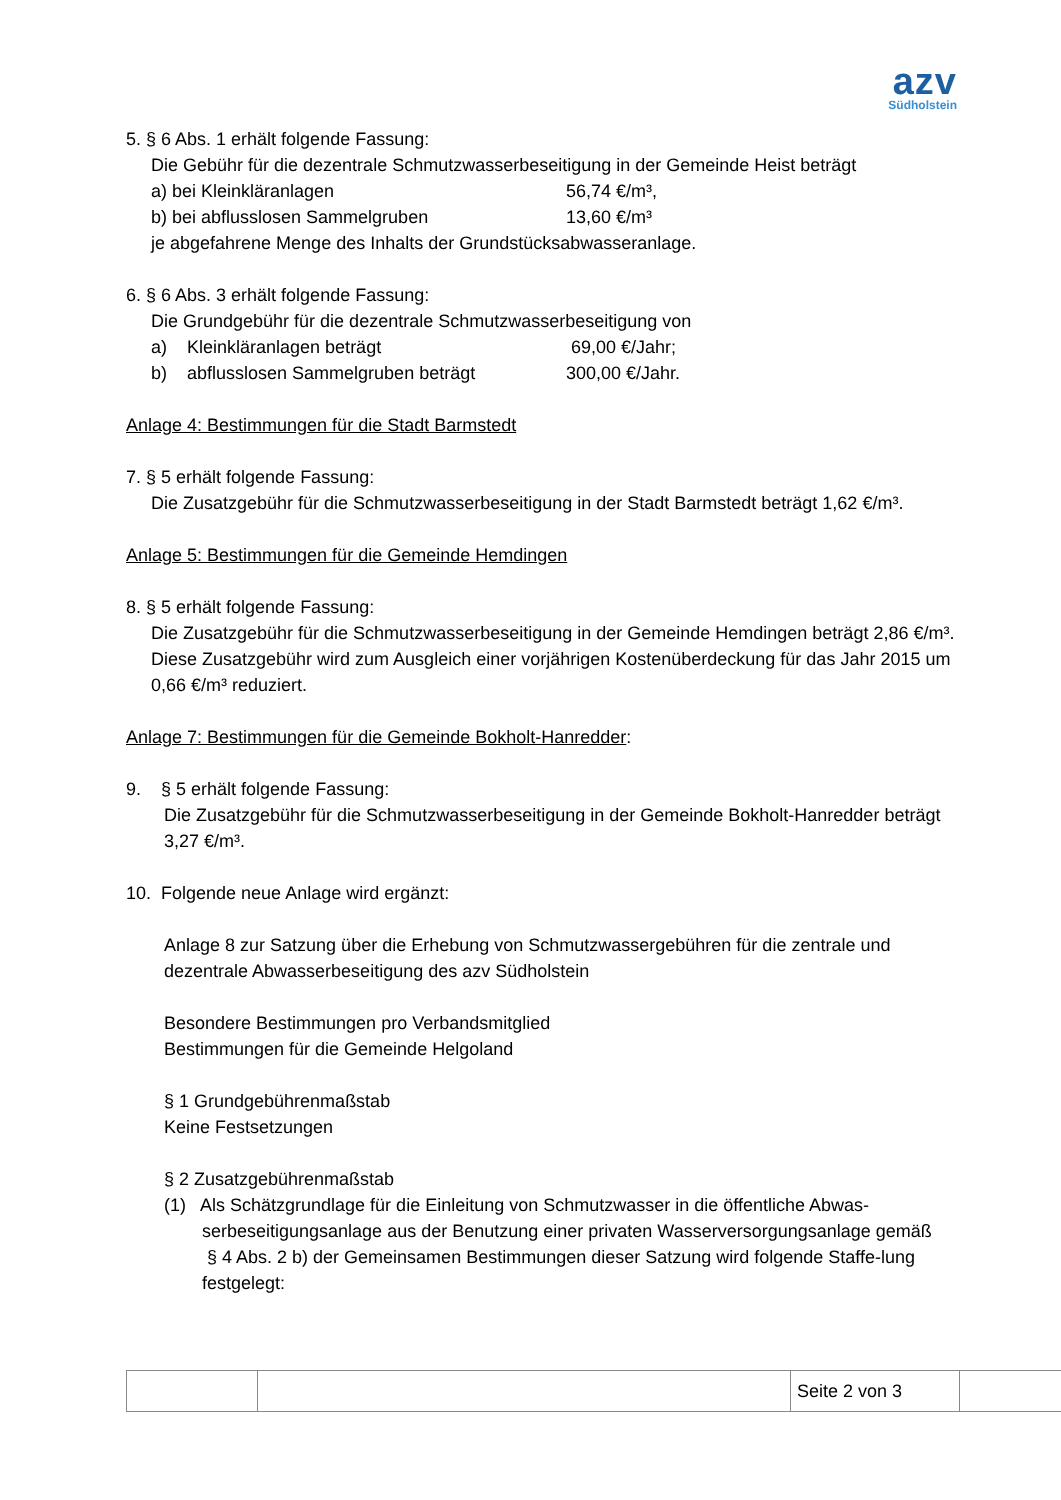azv
Südholstein
5. § 6 Abs. 1 erhält folgende Fassung:
Die Gebühr für die dezentrale Schmutzwasserbeseitigung in der Gemeinde Heist beträgt
a) bei Kleinkläranlagen 56,74 €/m³,
b) bei abflusslosen Sammelgruben 13,60 €/m³
je abgefahrene Menge des Inhalts der Grundstücksabwasseranlage.
6. § 6 Abs. 3 erhält folgende Fassung:
Die Grundgebühr für die dezentrale Schmutzwasserbeseitigung von
a) Kleinkläranlagen beträgt 69,00 €/Jahr;
b) abflusslosen Sammelgruben beträgt 300,00 €/Jahr.
Anlage 4: Bestimmungen für die Stadt Barmstedt
7. § 5 erhält folgende Fassung:
Die Zusatzgebühr für die Schmutzwasserbeseitigung in der Stadt Barmstedt beträgt 1,62 €/m³.
Anlage 5: Bestimmungen für die Gemeinde Hemdingen
8. § 5 erhält folgende Fassung:
Die Zusatzgebühr für die Schmutzwasserbeseitigung in der Gemeinde Hemdingen beträgt 2,86 €/m³. Diese Zusatzgebühr wird zum Ausgleich einer vorjährigen Kostenüberdeckung für das Jahr 2015 um 0,66 €/m³ reduziert.
Anlage 7: Bestimmungen für die Gemeinde Bokholt-Hanredder:
9. § 5 erhält folgende Fassung:
Die Zusatzgebühr für die Schmutzwasserbeseitigung in der Gemeinde Bokholt-Hanredder beträgt 3,27 €/m³.
10. Folgende neue Anlage wird ergänzt:
Anlage 8 zur Satzung über die Erhebung von Schmutzwassergebühren für die zentrale und dezentrale Abwasserbeseitigung des azv Südholstein
Besondere Bestimmungen pro Verbandsmitglied
Bestimmungen für die Gemeinde Helgoland
§ 1 Grundgebührenmaßstab
Keine Festsetzungen
§ 2 Zusatzgebührenmaßstab
(1) Als Schätzgrundlage für die Einleitung von Schmutzwasser in die öffentliche Abwas-
serbeseitigungsanlage aus der Benutzung einer privaten Wasserversorgungsanlage gemäß
§ 4 Abs. 2 b) der Gemeinsamen Bestimmungen dieser Satzung wird folgende Staffe-lung festgelegt:
| | | Seite 2 von 3 | |